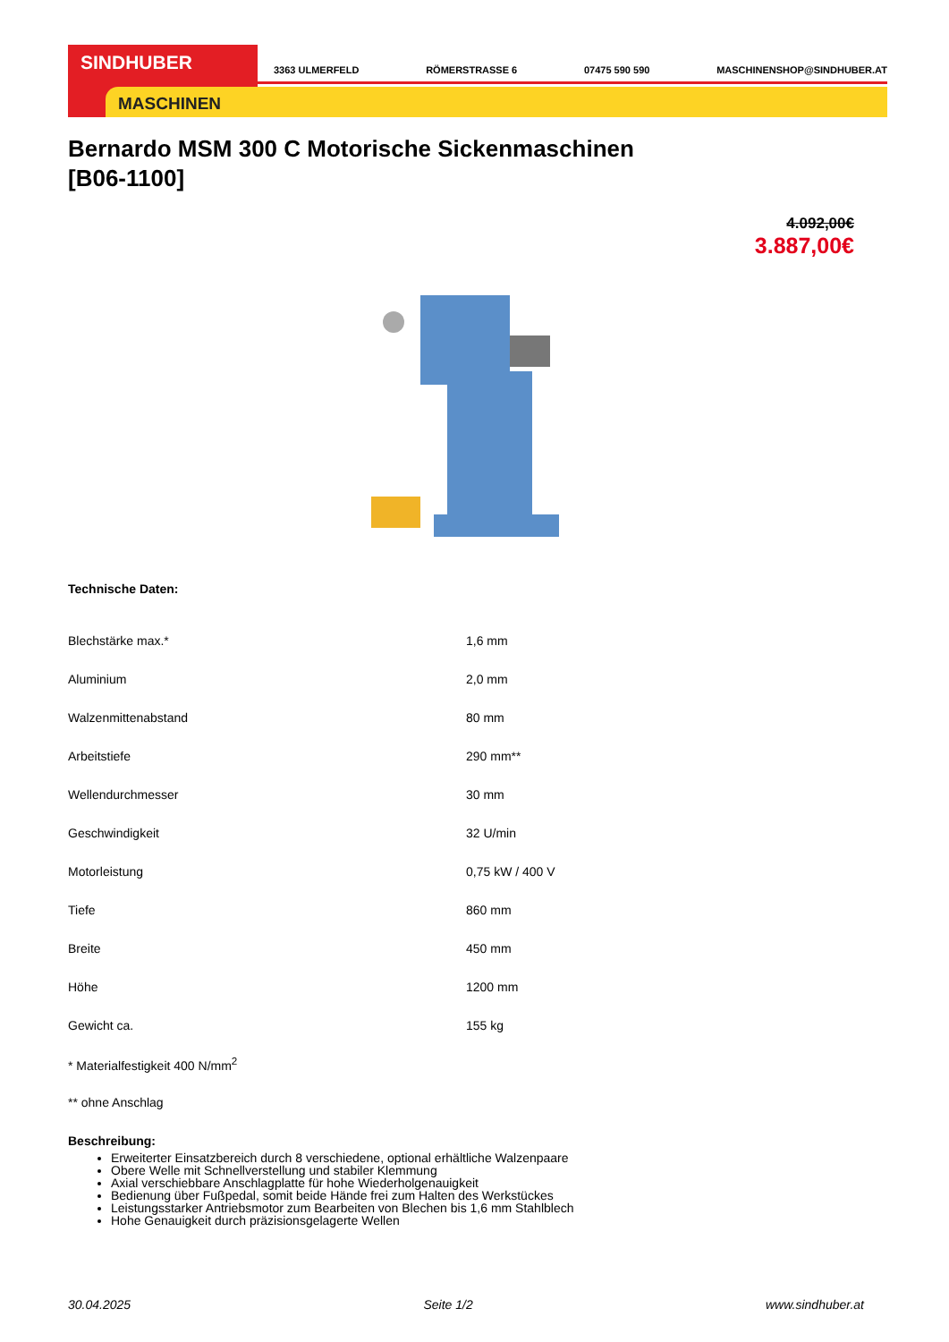SINDHUBER
MASCHINEN
3363 ULMERFELD RÖMERSTRASSE 6 07475 590 590 MASCHINENSHOP@SINDHUBER.AT
Bernardo MSM 300 C Motorische Sickenmaschinen
[B06-1100]
4.092,00€
3.887,00€
Technische Daten:
| Blechstärke max.* | 1,6 mm |
| Aluminium | 2,0 mm |
| Walzenmittenabstand | 80 mm |
| Arbeitstiefe | 290 mm** |
| Wellendurchmesser | 30 mm |
| Geschwindigkeit | 32 U/min |
| Motorleistung | 0,75 kW / 400 V |
| Tiefe | 860 mm |
| Breite | 450 mm |
| Höhe | 1200 mm |
| Gewicht ca. | 155 kg |
| * Materialfestigkeit 400 N/mm<sup>2</sup> | |
| ** ohne Anschlag | |
Beschreibung:
Erweiterter Einsatzbereich durch 8 verschiedene, optional erhältliche Walzenpaare
Obere Welle mit Schnellverstellung und stabiler Klemmung
Axial verschiebbare Anschlagplatte für hohe Wiederholgenauigkeit
Bedienung über Fußpedal, somit beide Hände frei zum Halten des Werkstückes
Leistungsstarker Antriebsmotor zum Bearbeiten von Blechen bis 1,6 mm Stahlblech
Hohe Genauigkeit durch präzisionsgelagerte Wellen
30.04.2025 Seite 1/2 www.sindhuber.at